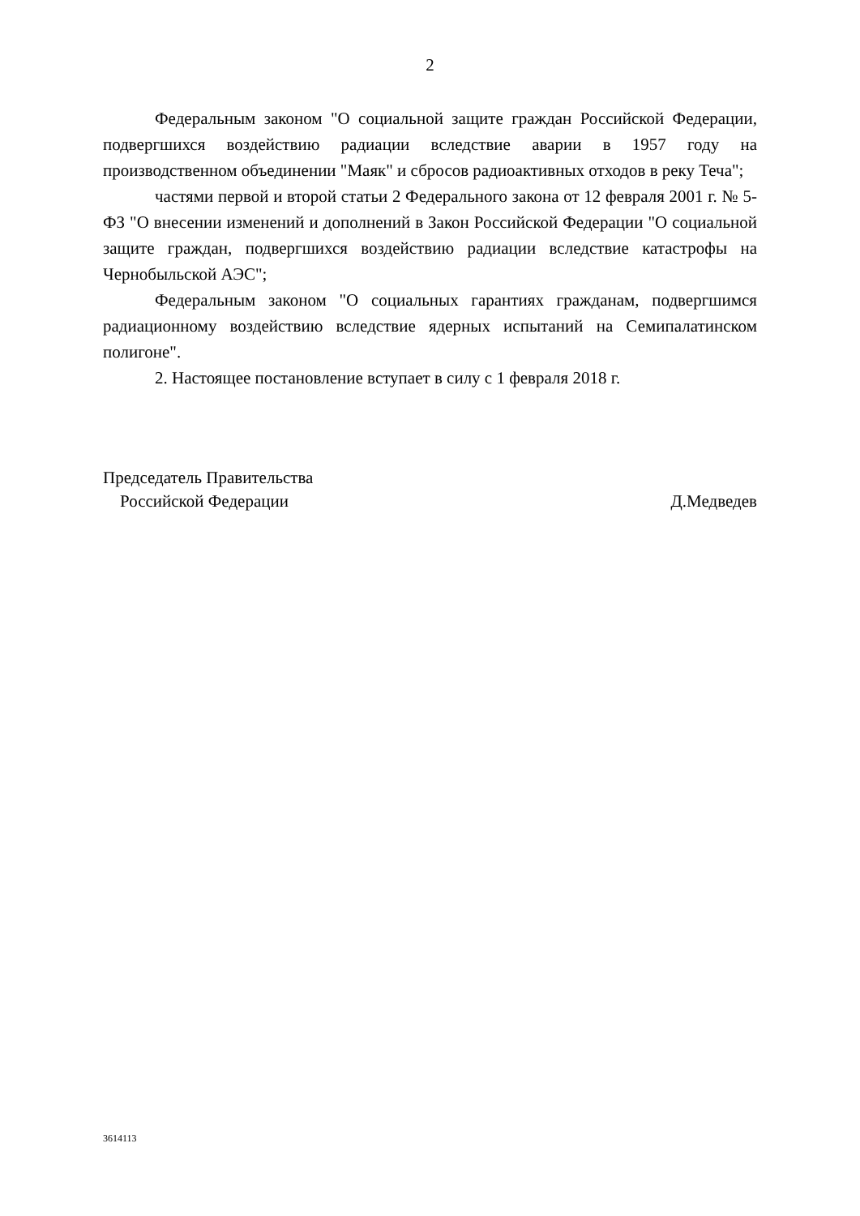2
Федеральным законом "О социальной защите граждан Российской Федерации, подвергшихся воздействию радиации вследствие аварии в 1957 году на производственном объединении "Маяк" и сбросов радиоактивных отходов в реку Теча";
частями первой и второй статьи 2 Федерального закона от 12 февраля 2001 г. № 5-ФЗ "О внесении изменений и дополнений в Закон Российской Федерации "О социальной защите граждан, подвергшихся воздействию радиации вследствие катастрофы на Чернобыльской АЭС";
Федеральным законом "О социальных гарантиях гражданам, подвергшимся радиационному воздействию вследствие ядерных испытаний на Семипалатинском полигоне".
2. Настоящее постановление вступает в силу с 1 февраля 2018 г.
Председатель Правительства
Российской Федерации
Д.Медведев
3614113